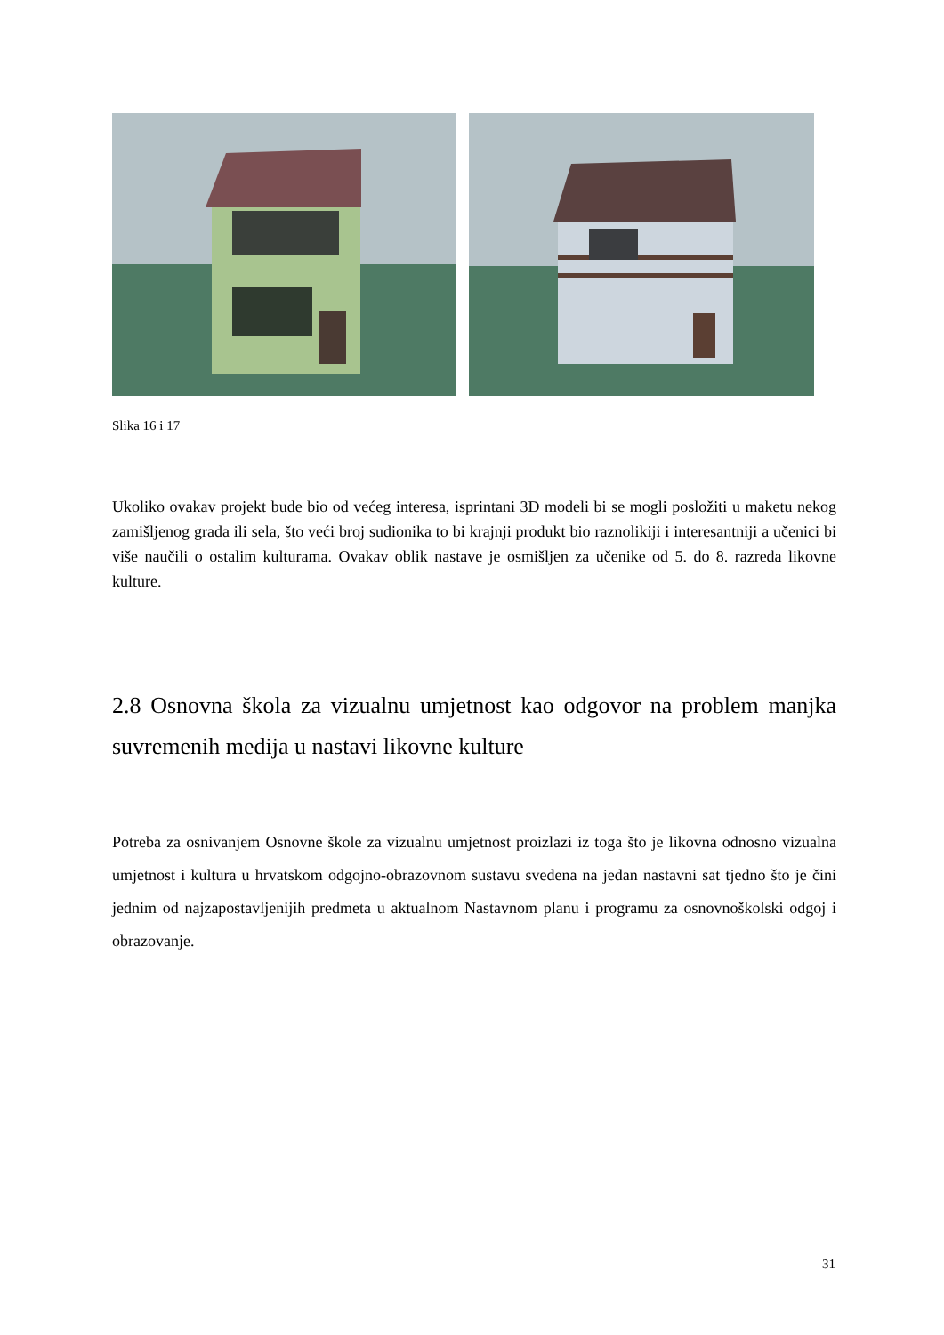Slika 16 i 17
Ukoliko ovakav projekt bude bio od većeg interesa, isprintani 3D modeli bi se mogli posložiti u maketu nekog zamišljenog grada ili sela, što veći broj sudionika to bi krajnji produkt bio raznolikiji i interesantniji a učenici bi više naučili o ostalim kulturama. Ovakav oblik nastave je osmišljen za učenike od 5. do 8. razreda likovne kulture.
2.8 Osnovna škola za vizualnu umjetnost kao odgovor na problem manjka suvremenih medija u nastavi likovne kulture
Potreba za osnivanjem Osnovne škole za vizualnu umjetnost proizlazi iz toga što je likovna odnosno vizualna umjetnost i kultura u hrvatskom odgojno-obrazovnom sustavu svedena na jedan nastavni sat tjedno što je čini jednim od najzapostavljenijih predmeta u aktualnom Nastavnom planu i programu za osnovnoškolski odgoj i obrazovanje.
31